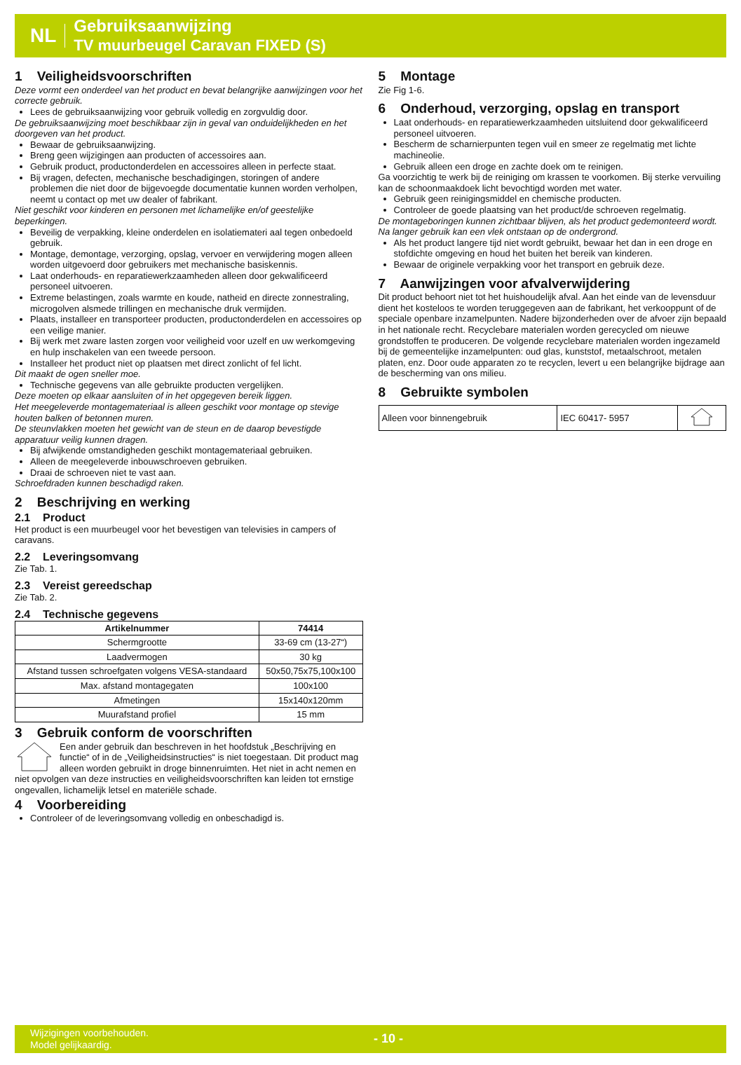NL
Gebruiksaanwijzing
TV muurbeugel Caravan FIXED (S)
1 Veiligheidsvoorschriften
Deze vormt een onderdeel van het product en bevat belangrijke aanwijzingen voor het correcte gebruik.
Lees de gebruiksaanwijzing voor gebruik volledig en zorgvuldig door.
De gebruiksaanwijzing moet beschikbaar zijn in geval van onduidelijkheden en het doorgeven van het product.
Bewaar de gebruiksaanwijzing.
Breng geen wijzigingen aan producten of accessoires aan.
Gebruik product, productonderdelen en accessoires alleen in perfecte staat.
Bij vragen, defecten, mechanische beschadigingen, storingen of andere problemen die niet door de bijgevoegde documentatie kunnen worden verholpen, neemt u contact op met uw dealer of fabrikant.
Niet geschikt voor kinderen en personen met lichamelijke en/of geestelijke beperkingen.
Beveilig de verpakking, kleine onderdelen en isolatiemateri aal tegen onbedoeld gebruik.
Montage, demontage, verzorging, opslag, vervoer en verwijdering mogen alleen worden uitgevoerd door gebruikers met mechanische basiskennis.
Laat onderhouds- en reparatiewerkzaamheden alleen door gekwalificeerd personeel uitvoeren.
Extreme belastingen, zoals warmte en koude, natheid en directe zonnestraling, microgolven alsmede trillingen en mechanische druk vermijden.
Plaats, installeer en transporteer producten, productonderdelen en accessoires op een veilige manier.
Bij werk met zware lasten zorgen voor veiligheid voor uzelf en uw werkomgeving en hulp inschakelen van een tweede persoon.
Installeer het product niet op plaatsen met direct zonlicht of fel licht.
Dit maakt de ogen sneller moe.
Technische gegevens van alle gebruikte producten vergelijken.
Deze moeten op elkaar aansluiten of in het opgegeven bereik liggen.
Het meegeleverde montagemateriaal is alleen geschikt voor montage op stevige houten balken of betonnen muren.
De steunvlakken moeten het gewicht van de steun en de daarop bevestigde apparatuur veilig kunnen dragen.
Bij afwijkende omstandigheden geschikt montagemateriaal gebruiken.
Alleen de meegeleverde inbouwschroeven gebruiken.
Draai de schroeven niet te vast aan.
Schroefdraden kunnen beschadigd raken.
2 Beschrijving en werking
2.1 Product
Het product is een muurbeugel voor het bevestigen van televisies in campers of caravans.
2.2 Leveringsomvang
Zie Tab. 1.
2.3 Vereist gereedschap
Zie Tab. 2.
2.4 Technische gegevens
| Artikelnummer | 74414 |
| --- | --- |
| Schermgrootte | 33-69 cm (13-27“) |
| Laadvermogen | 30 kg |
| Afstand tussen schroefgaten volgens VESA-standaard | 50x50,75x75,100x100 |
| Max. afstand montagegaten | 100x100 |
| Afmetingen | 15x140x120mm |
| Muurafstand profiel | 15 mm |
3 Gebruik conform de voorschriften
Een ander gebruik dan beschreven in het hoofdstuk „Beschrijving en functie“ of in de „Veiligheidsinstructies“ is niet toegestaan. Dit product mag alleen worden gebruikt in droge binnenruimten. Het niet in acht nemen en niet opvolgen van deze instructies en veiligheidsvoorschriften kan leiden tot ernstige ongevallen, lichamelijk letsel en materiële schade.
4 Voorbereiding
Controleer of de leveringsomvang volledig en onbeschadigd is.
5 Montage
Zie Fig 1-6.
6 Onderhoud, verzorging, opslag en transport
Laat onderhouds- en reparatiewerkzaamheden uitsluitend door gekwalificeerd personeel uitvoeren.
Bescherm de scharnierpunten tegen vuil en smeer ze regelmatig met lichte machineolie.
Gebruik alleen een droge en zachte doek om te reinigen.
Ga voorzichtig te werk bij de reiniging om krassen te voorkomen. Bij sterke vervuiling kan de schoonmaakdoek licht bevochtigd worden met water.
Gebruik geen reinigingsmiddel en chemische producten.
Controleer de goede plaatsing van het product/de schroeven regelmatig.
De montageboringen kunnen zichtbaar blijven, als het product gedemonteerd wordt. Na langer gebruik kan een vlek ontstaan op de ondergrond.
Als het product langere tijd niet wordt gebruikt, bewaar het dan in een droge en stofdichte omgeving en houd het buiten het bereik van kinderen.
Bewaar de originele verpakking voor het transport en gebruik deze.
7 Aanwijzingen voor afvalverwijdering
Dit product behoort niet tot het huishoudelijk afval. Aan het einde van de levensduur dient het kosteloos te worden teruggegeven aan de fabrikant, het verkooppunt of de speciale openbare inzamelpunten. Nadere bijzonderheden over de afvoer zijn bepaald in het nationale recht. Recyclebare materialen worden gerecycled om nieuwe grondstoffen te produceren. De volgende recyclebare materialen worden ingezameld bij de gemeentelijke inzamelpunten: oud glas, kunststof, metaalschroot, metalen platen, enz. Door oude apparaten zo te recyclen, levert u een belangrijke bijdrage aan de bescherming van ons milieu.
8 Gebruikte symbolen
| Alleen voor binnengebruik | IEC 60417- 5957 | |
Wijzigingen voorbehouden.
Model gelijkaardig.
- 10 -